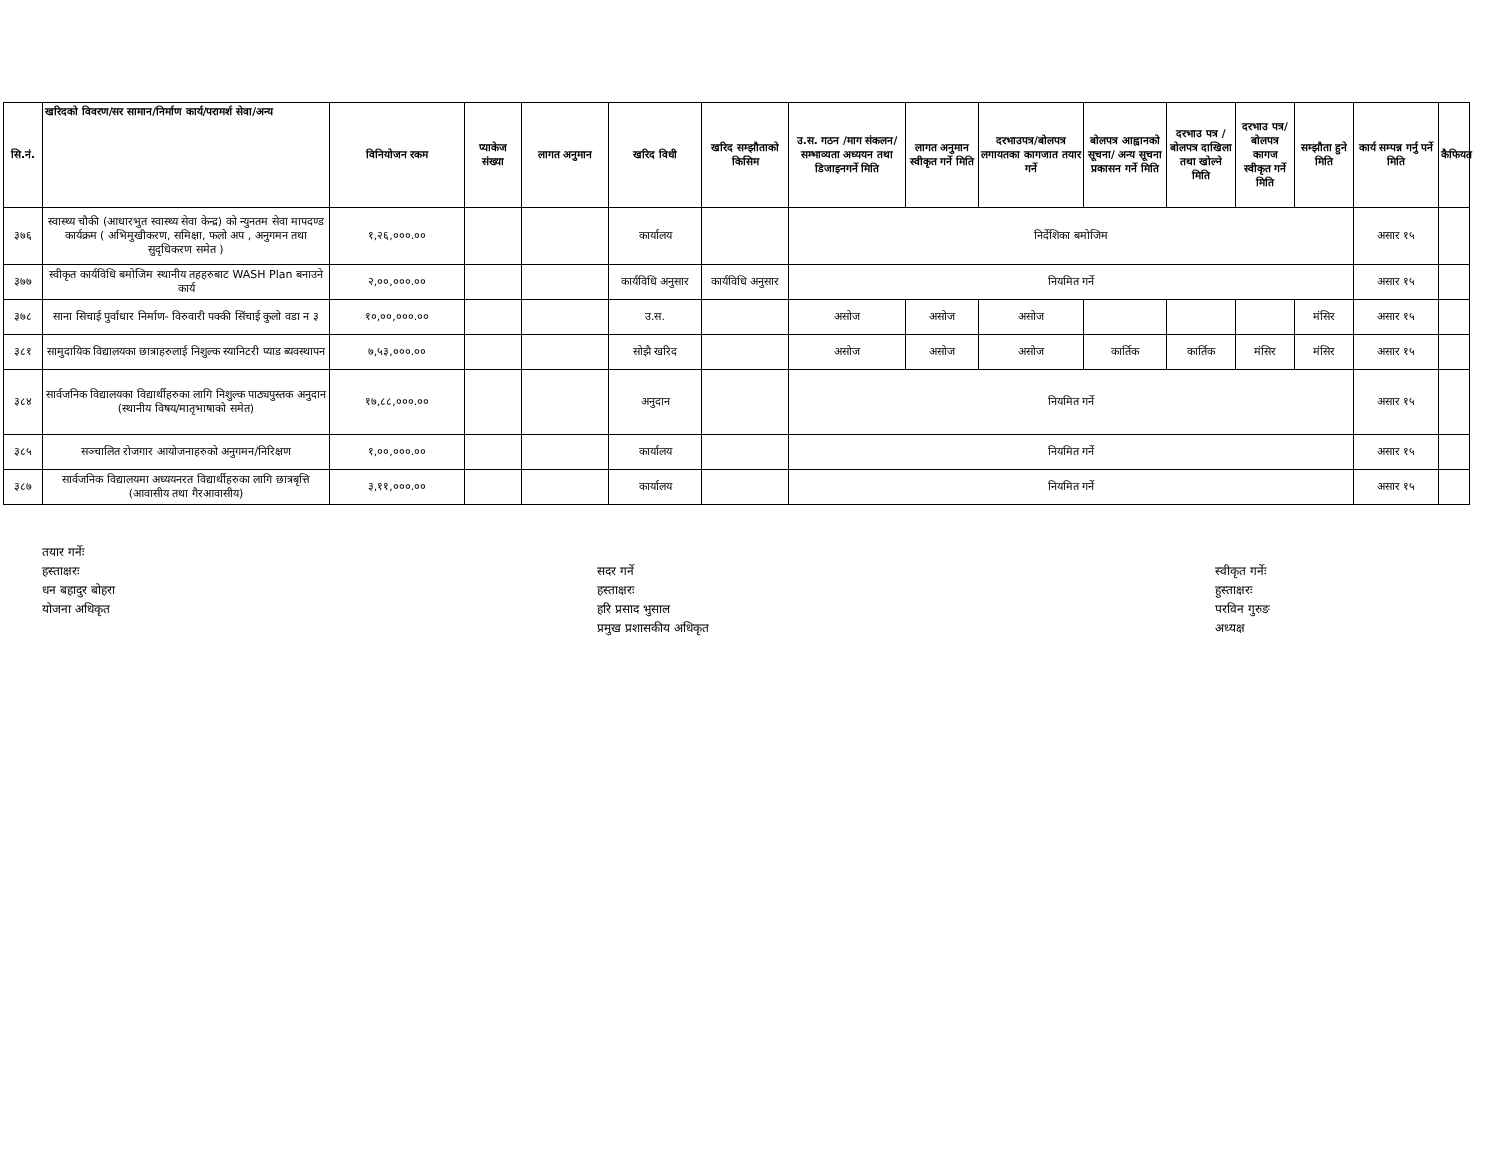| सि.नं. | खरिदको विवरण/सर सामान/निर्माण कार्य/परामर्श सेवा/अन्य | विनियोजन रकम | प्याकेज संख्या | लागत अनुमान | खरिद विधी | खरिद सम्झौताको किसिम | उ.स. गठन /माग संकलन/सम्भाव्यता अध्ययन तथा डिजाइनगर्ने मिति | लागत अनुमान स्वीकृत गर्ने मिति | दरभाउपत्र/बोलपत्र लगायतका कागजात तयार गर्ने | बोलपत्र आह्वानको सूचना/ अन्य सूचना प्रकासन गर्ने मिति | दरभाउ पत्र /बोलपत्र दाखिला तथा खोल्ने मिति | दरभाउ पत्र/बोलपत्र कागज स्वीकृत गर्ने मिति | सम्झौता हुने मिति | कार्य सम्पन्न गर्नु पर्ने मिति | कैफियत |
| --- | --- | --- | --- | --- | --- | --- | --- | --- | --- | --- | --- | --- | --- | --- | --- |
| ३७६ | स्वास्थ्य चौकी (आधारभुत स्वास्थ्य सेवा केन्द्र) को न्युनतम सेवा मापदण्ड कार्यक्रम ( अभिमुखीकरण, समिक्षा, फलो अप , अनुगमन तथा सुदृधिकरण समेत ) | १,२६,०००.०० | | | कार्यालय | | निर्देशिका बमोजिम | | | | | | | असार १५ | |
| ३७७ | स्वीकृत कार्यविधि बमोजिम स्थानीय तहहरुबाट WASH Plan बनाउने कार्य | २,००,०००.०० | | | कार्यविधि अनुसार | कार्यविधि अनुसार | नियमित गर्ने | | | | | | | असार १५ | |
| ३७८ | साना सिचाई पुर्वाधार निर्माण- विरुवारी पक्की सिंचाई कुलो वडा न ३ | १०,००,०००.०० | | | उ.स. | | असोज | असोज | असोज | | | | मंसिर | असार १५ | |
| ३८१ | सामुदायिक विद्यालयका छात्राहरुलाई निशुल्क स्यानिटरी प्याड ब्यवस्थापन | ७,५३,०००.०० | | | सोझै खरिद | | असोज | असोज | असोज | कार्तिक | कार्तिक | मंसिर | मंसिर | असार १५ | |
| ३८४ | सार्वजनिक विद्यालयका विद्यार्थीहरुका लागि निशुल्क पाठ्यपुस्तक अनुदान (स्थानीय विषय/मातृभाषाको समेत) | १७,८८,०००.०० | | | अनुदान | | नियमित गर्ने | | | | | | | असार १५ | |
| ३८५ | सञ्चालित रोजगार आयोजनाहरुको अनुगमन/निरिक्षण | १,००,०००.०० | | | कार्यालय | | नियमित गर्ने | | | | | | | असार १५ | |
| ३८७ | सार्वजनिक विद्यालयमा अध्ययनरत विद्यार्थीहरुका लागि छात्रबृत्ति (आवासीय तथा गैरआवासीय) | ३,११,०००.०० | | | कार्यालय | | नियमित गर्ने | | | | | | | असार १५ | |
तयार गर्नेः
हस्ताक्षरः
धन बहादुर बोहरा
योजना अधिकृत
सदर गर्ने
हस्ताक्षरः
हरि प्रसाद भुसाल
प्रमुख प्रशासकीय अधिकृत
स्वीकृत गर्नेः
हुस्ताक्षरः
परविन गुरुङ
अध्यक्ष